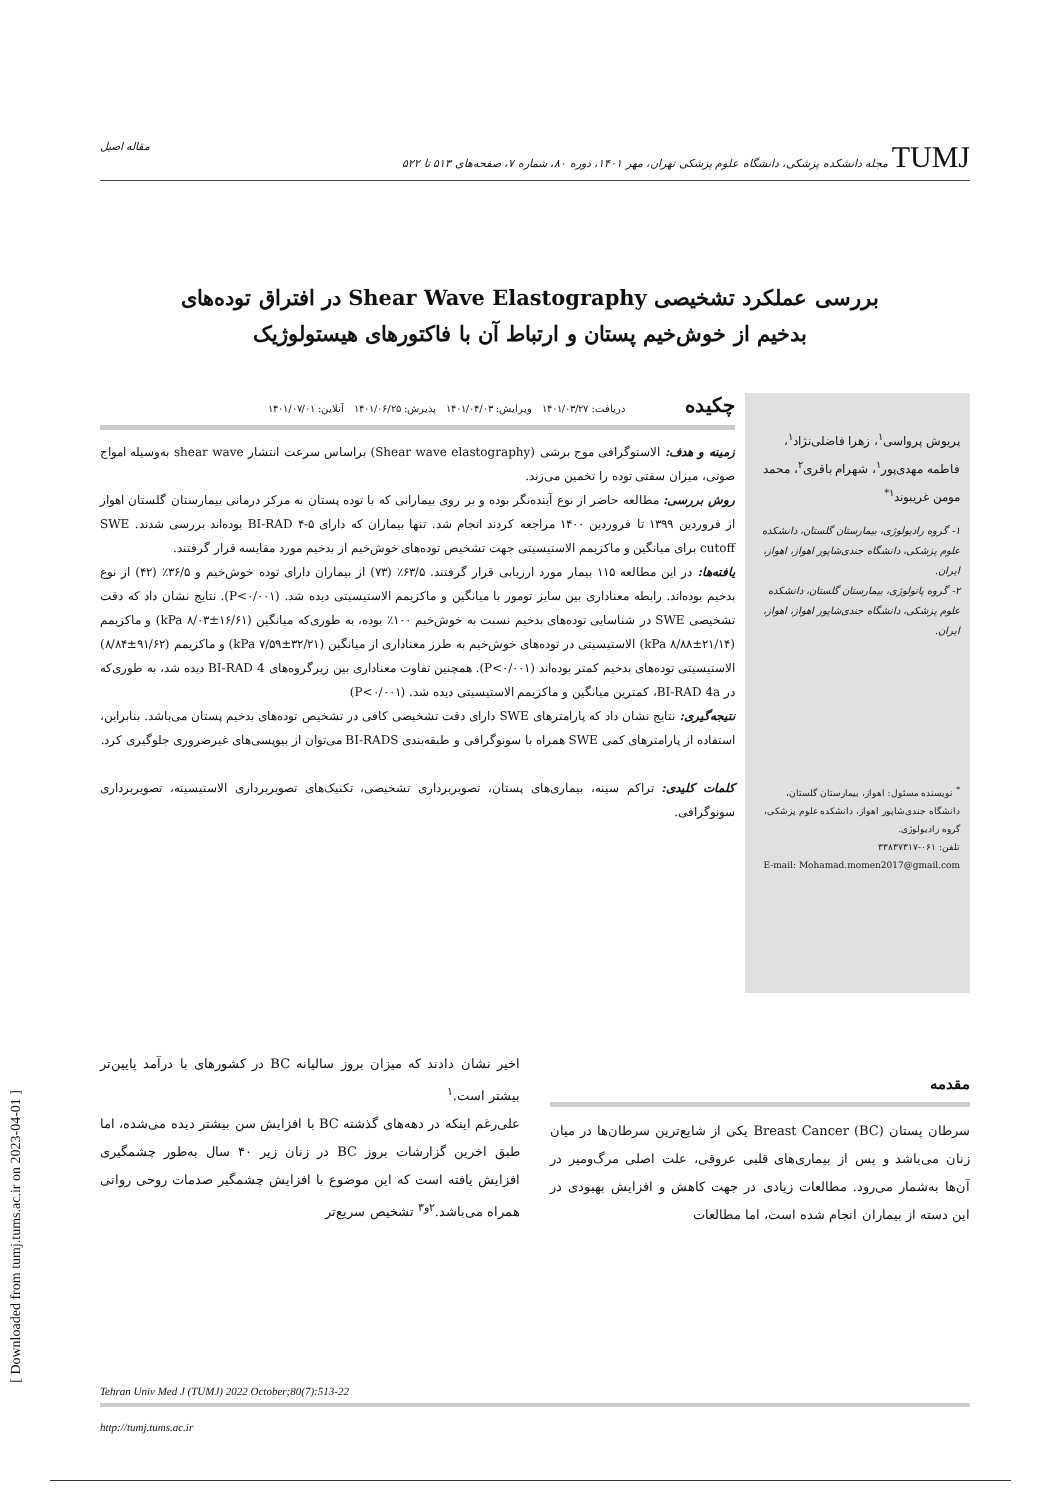[ Downloaded from tumj.tums.ac.ir on 2023-04-01 ]
TUMJ مجله دانشکده پزشکی، دانشگاه علوم پزشکی تهران، مهر ۱۴۰۱، دوره ۸۰، شماره ۷، صفحه‌های ۵۱۳ تا ۵۲۲ مقاله اصیل
بررسی عملکرد تشخیصی Shear Wave Elastography در افتراق توده‌های
بدخیم از خوش‌خیم پستان و ارتباط آن با فاکتورهای هیستولوژیک
پریوش پرواسی<sup>۱</sup>، زهرا فاضلی‌نژاد<sup>۱</sup>، فاطمه مهدی‌پور<sup>۱</sup>، شهرام باقری<sup>۲</sup>، محمد مومن غریبوند<sup>۱*</sup>
۱- گروه رادیولوژی، بیمارستان گلستان، دانشکده علوم پزشکی، دانشگاه جندی‌شاپور اهواز، اهواز، ایران.
۲- گروه پاتولوژی، بیمارستان گلستان، دانشکده علوم پزشکی، دانشگاه جندی‌شاپور اهواز، اهواز، ایران.
<sup>*</sup> نویسنده مسئول: اهواز، بیمارستان گلستان، دانشگاه جندی‌شاپور اهواز، دانشکده علوم پزشکی، گروه رادیولوژی.
تلفن: ۰۶۱-۳۳۸۳۷۳۱۷
E-mail: Mohamad.momen2017@gmail.com
چکیده
دریافت: ۱۴۰۱/۰۳/۲۷ ویرایش: ۱۴۰۱/۰۴/۰۳ پذیرش: ۱۴۰۱/۰۶/۲۵ آنلاین: ۱۴۰۱/۰۷/۰۱
زمینه و هدف: الاستوگرافی موج برشی (Shear wave elastography) براساس سرعت انتشار shear wave به‌وسیله امواج صوتی، میزان سفتی توده را تخمین می‌زند.
روش بررسی: مطالعه حاضر از نوع آینده‌نگر بوده و بر روی بیمارانی که با توده پستان به مرکز درمانی بیمارستان گلستان اهواز از فروردین ۱۳۹۹ تا فروردین ۱۴۰۰ مراجعه کردند انجام شد. تنها بیماران که دارای BI-RAD ۴-۵ بوده‌اند بررسی شدند. SWE cutoff برای میانگین و ماکزیمم الاستیسیتی جهت تشخیص توده‌های خوش‌خیم از بدخیم مورد مقایسه قرار گرفتند.
یافته‌ها: در این مطالعه ۱۱۵ بیمار مورد ارزیابی قرار گرفتند. ۶۳/۵٪ (۷۳) از بیماران دارای توده خوش‌خیم و ۳۶/۵٪ (۴۲) از نوع بدخیم بوده‌اند. رابطه معناداری بین سایز تومور با میانگین و ماکزیمم الاستیسیتی دیده شد. (P<۰/۰۰۱). نتایج نشان داد که دقت تشخیصی SWE در شناسایی توده‌های بدخیم نسبت به خوش‌خیم ۱۰۰٪ بوده، به طوری‌که میانگین (۱۶/۶۱±۸/۰۳ kPa) و ماکزیمم (۲۱/۱۴±۸/۸۸ kPa) الاستیسیتی در توده‌های خوش‌خیم به طرز معناداری از میانگین (۳۲/۲۱±۷/۵۹ kPa) و ماکزیمم (۹۱/۶۲±۸/۸۴) الاستیسیتی توده‌های بدخیم کمتر بوده‌اند (P<۰/۰۰۱). همچنین تفاوت معناداری بین زیرگروه‌های BI-RAD 4 دیده شد، به طوری‌که در BI-RAD 4a، کمترین میانگین و ماکزیمم الاستیسیتی دیده شد. (P<۰/۰۰۱)
نتیجه‌گیری: نتایج نشان داد که پارامترهای SWE دارای دقت تشخیصی کافی در تشخیص توده‌های بدخیم پستان می‌باشد. بنابراین، استفاده از پارامترهای کمی SWE همراه با سونوگرافی و طبقه‌بندی BI-RADS می‌توان از بیوپسی‌های غیرضروری جلوگیری کرد.
کلمات کلیدی: تراکم سینه، بیماری‌های پستان، تصویربرداری تشخیصی، تکنیک‌های تصویربرداری الاستیسیته، تصویربرداری سونوگرافی.
مقدمه
سرطان پستان (Breast Cancer (BC یکی از شایع‌ترین سرطان‌ها در میان زنان می‌باشد و پس از بیماری‌های قلبی عروقی، علت اصلی مرگ‌ومیر در آن‌ها به‌شمار می‌رود. مطالعات زیادی در جهت کاهش و افزایش بهبودی در این دسته از بیماران انجام شده است، اما مطالعات
اخیر نشان دادند که میزان بروز سالیانه BC در کشورهای با درآمد پایین‌تر بیشتر است.<sup>۱</sup>
علی‌رغم اینکه در دهه‌های گذشته BC با افزایش سن بیشتر دیده می‌شده، اما طبق اخرین گزارشات بروز BC در زنان زیر ۴۰ سال به‌طور چشمگیری افزایش یافته است که این موضوع با افزایش چشمگیر صدمات روحی روانی همراه می‌باشد.<sup>۲و۳</sup> تشخیص سریع‌تر
Tehran Univ Med J (TUMJ) 2022 October;80(7):513-22
http://tumj.tums.ac.ir